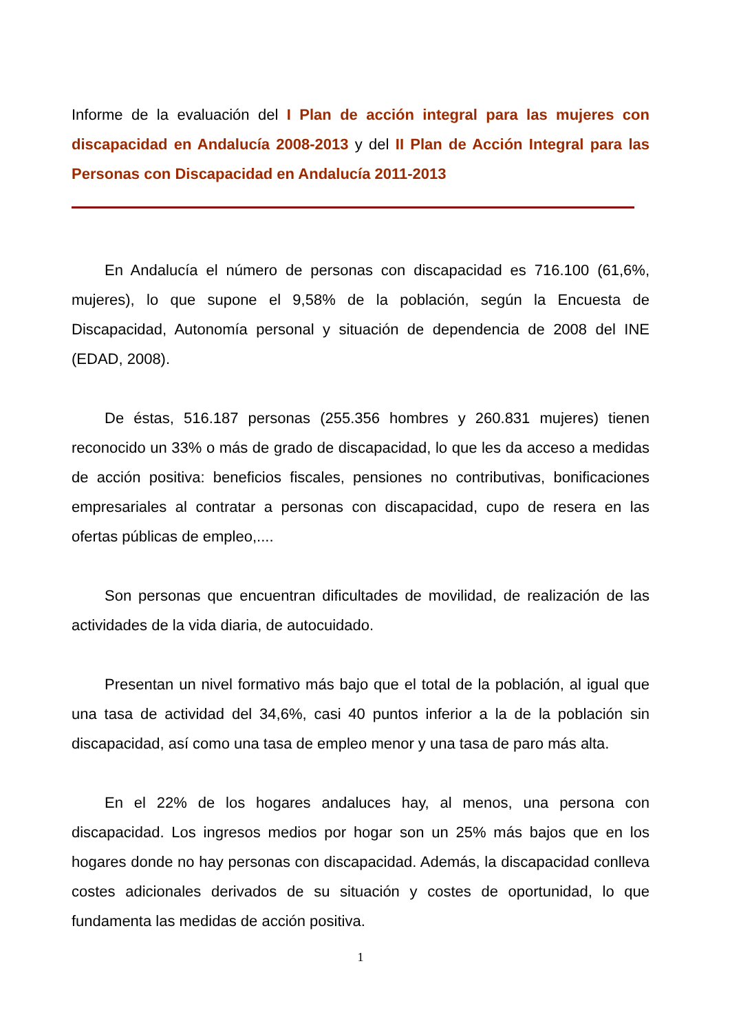Informe de la evaluación del I Plan de acción integral para las mujeres con discapacidad en Andalucía 2008-2013 y del II Plan de Acción Integral para las Personas con Discapacidad en Andalucía 2011-2013
En Andalucía el número de personas con discapacidad es 716.100 (61,6%, mujeres), lo que supone el 9,58% de la población, según la Encuesta de Discapacidad, Autonomía personal y situación de dependencia de 2008 del INE (EDAD, 2008).
De éstas, 516.187 personas (255.356 hombres y 260.831 mujeres) tienen reconocido un 33% o más de grado de discapacidad, lo que les da acceso a medidas de acción positiva: beneficios fiscales, pensiones no contributivas, bonificaciones empresariales al contratar a personas con discapacidad, cupo de resera en las ofertas públicas de empleo,....
Son personas que encuentran dificultades de movilidad, de realización de las actividades de la vida diaria, de autocuidado.
Presentan un nivel formativo más bajo que el total de la población, al igual que una tasa de actividad del 34,6%, casi 40 puntos inferior a la de la población sin discapacidad, así como una tasa de empleo menor y una tasa de paro más alta.
En el 22% de los hogares andaluces hay, al menos, una persona con discapacidad. Los ingresos medios por hogar son un 25% más bajos que en los hogares donde no hay personas con discapacidad. Además, la discapacidad conlleva costes adicionales derivados de su situación y costes de oportunidad, lo que fundamenta las medidas de acción positiva.
1